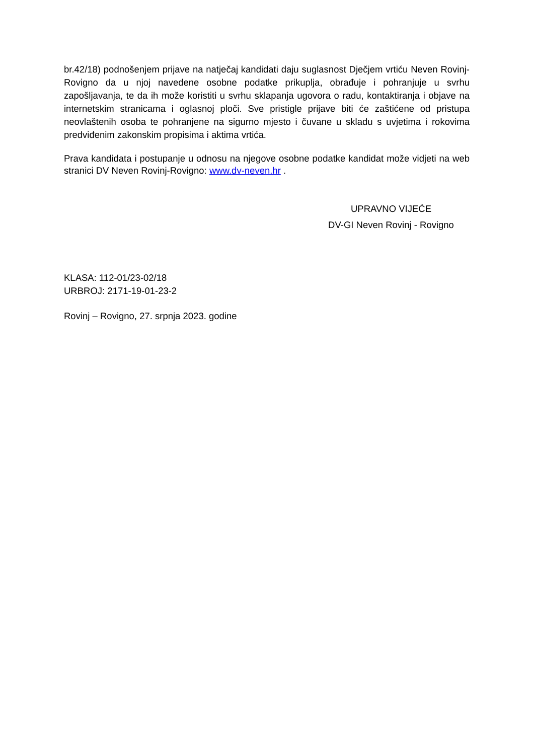br.42/18) podnošenjem prijave na natječaj kandidati daju suglasnost Dječjem vrtiću Neven Rovinj- Rovigno da u njoj navedene osobne podatke prikuplja, obrađuje i pohranjuje u svrhu zapošljavanja, te da ih može koristiti u svrhu sklapanja ugovora o radu, kontaktiranja i objave na internetskim stranicama i oglasnoj ploči. Sve pristigle prijave biti će zaštićene od pristupa neovlaštenih osoba te pohranjene na sigurno mjesto i čuvane u skladu s uvjetima i rokovima predviđenim zakonskim propisima i aktima vrtića.
Prava kandidata i postupanje u odnosu na njegove osobne podatke kandidat može vidjeti na web stranici DV Neven Rovinj-Rovigno: www.dv-neven.hr .
UPRAVNO VIJEĆE
DV-GI Neven Rovinj - Rovigno
KLASA: 112-01/23-02/18
URBROJ: 2171-19-01-23-2
Rovinj – Rovigno, 27. srpnja 2023. godine